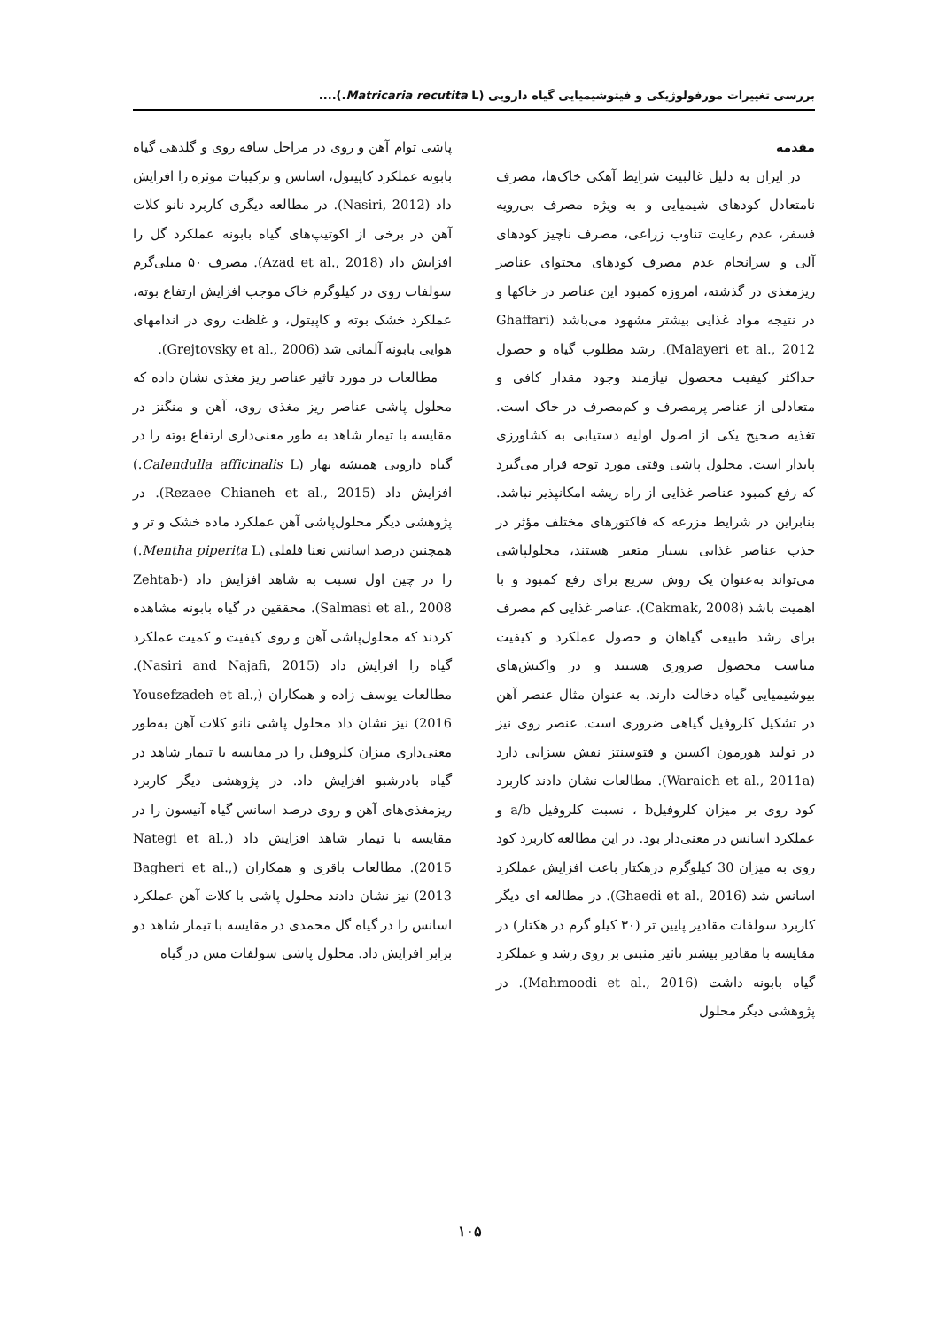بررسی تغییرات مورفولوژیکی و فیتوشیمیایی گیاه دارویی (Matricaria recutita L.)....
مقدمه
در ایران به دلیل غالبیت شرایط آهکی خاک‌ها، مصرف نامتعادل کودهای شیمیایی و به ویژه مصرف بی‌رویه فسفر، عدم رعایت تناوب زراعی، مصرف ناچیز کودهای آلی و سرانجام عدم مصرف کودهای محتوای عناصر ریزمغذی در گذشته، امروزه کمبود این عناصر در خاکها و در نتیجه مواد غذایی بیشتر مشهود می‌باشد (Ghaffari Malayeri et al., 2012). رشد مطلوب گیاه و حصول حداکثر کیفیت محصول نیازمند وجود مقدار کافی و متعادلی از عناصر پرمصرف و کم‌مصرف در خاک است. تغذیه صحیح یکی از اصول اولیه دستیابی به کشاورزی پایدار است. محلول پاشی وقتی مورد توجه قرار می‌گیرد که رفع کمبود عناصر غذایی از راه ریشه امکانپذیر نباشد. بنابراین در شرایط مزرعه که فاکتورهای مختلف مؤثر در جذب عناصر غذایی بسیار متغیر هستند، محلولپاشی می‌تواند به‌عنوان یک روش سریع برای رفع کمبود و با اهمیت باشد (Cakmak, 2008). عناصر غذایی کم مصرف برای رشد طبیعی گیاهان و حصول عملکرد و کیفیت مناسب محصول ضروری هستند و در واکنش‌های بیوشیمیایی گیاه دخالت دارند. به عنوان مثال عنصر آهن در تشکیل کلروفیل گیاهی ضروری است. عنصر روی نیز در تولید هورمون اکسین و فتوسنتز نقش بسزایی دارد (Waraich et al., 2011a). مطالعات نشان دادند کاربرد کود روی بر میزان کلروفیلb ، نسبت کلروفیل a/b و عملکرد اسانس در معنی‌دار بود. در این مطالعه کاربرد کود روی به میزان 30 کیلوگرم درهکتار باعث افزایش عملکرد اسانس شد (Ghaedi et al., 2016). در مطالعه ای دیگر کاربرد سولفات مقادیر پایین تر (۳۰ کیلو گرم در هکتار) در مقایسه با مقادیر بیشتر تاثیر مثبتی بر روی رشد و عملکرد گیاه بابونه داشت (Mahmoodi et al., 2016). در پژوهشی دیگر محلول
پاشی توام آهن و روی در مراحل ساقه روی و گلدهی گیاه بابونه عملکرد کاپیتول، اسانس و ترکیبات موثره را افزایش داد (Nasiri, 2012). در مطالعه دیگری کاربرد نانو کلات آهن در برخی از اکوتیپ‌های گیاه بابونه عملکرد گل را افزایش داد (Azad et al., 2018). مصرف ۵۰ میلی‌گرم سولفات روی در کیلوگرم خاک موجب افزایش ارتفاع بوته، عملکرد خشک بوته و کاپیتول، و غلظت روی در اندامهای هوایی بابونه آلمانی شد (Grejtovsky et al., 2006).
مطالعات در مورد تاثیر عناصر ریز مغذی نشان داده که محلول پاشی عناصر ریز مغذی روی، آهن و منگنز در مقایسه با تیمار شاهد به طور معنی‌داری ارتفاع بوته را در گیاه دارویی همیشه بهار (Calendulla afficinalis L.) افزایش داد (Rezaee Chianeh et al., 2015). در پژوهشی دیگر محلول‌پاشی آهن عملکرد ماده خشک و تر و همچنین درصد اسانس نعنا فلفلی (Mentha piperita L.) را در چین اول نسبت به شاهد افزایش داد (Zehtab-Salmasi et al., 2008). محققین در گیاه بابونه مشاهده کردند که محلول‌پاشی آهن و روی کیفیت و کمیت عملکرد گیاه را افزایش داد (Nasiri and Najafi, 2015). مطالعات یوسف زاده و همکاران (Yousefzadeh et al., 2016) نیز نشان داد محلول پاشی نانو کلات آهن به‌طور معنی‌داری میزان کلروفیل را در مقایسه با تیمار شاهد در گیاه بادرشبو افزایش داد. در پژوهشی دیگر کاربرد ریزمغذی‌های آهن و روی درصد اسانس گیاه آنیسون را در مقایسه با تیمار شاهد افزایش داد (Nategi et al., 2015). مطالعات باقری و همکاران (Bagheri et al., 2013) نیز نشان دادند محلول پاشی با کلات آهن عملکرد اسانس را در گیاه گل محمدی در مقایسه با تیمار شاهد دو برابر افزایش داد. محلول پاشی سولفات مس در گیاه
۱۰۵